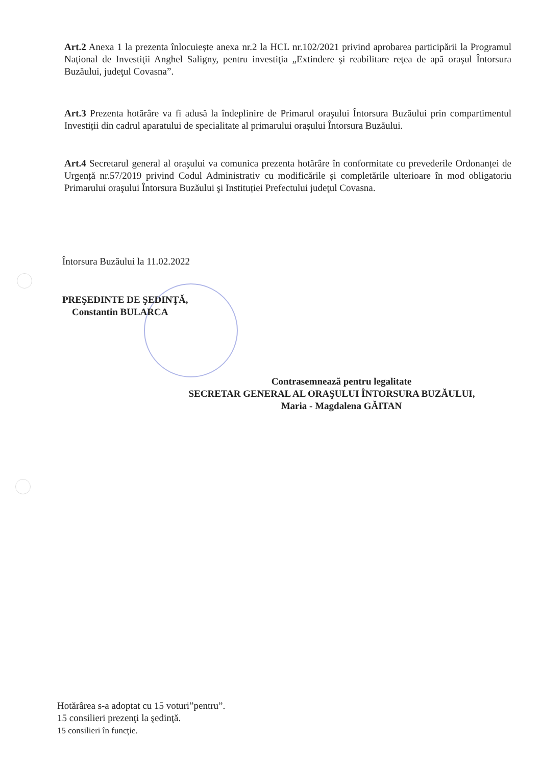Art.2 Anexa 1 la prezenta înlocuiește anexa nr.2 la HCL nr.102/2021 privind aprobarea participării la Programul Naţional de Investiţii Anghel Saligny, pentru investiţia „Extindere şi reabilitare reţea de apă oraşul Întorsura Buzăului, judeţul Covasna”.
Art.3 Prezenta hotărâre va fi adusă la îndeplinire de Primarul oraşului Întorsura Buzăului prin compartimentul Investiții din cadrul aparatului de specialitate al primarului orașului Întorsura Buzăului.
Art.4 Secretarul general al oraşului va comunica prezenta hotărâre în conformitate cu prevederile Ordonanței de Urgență nr.57/2019 privind Codul Administrativ cu modificările și completările ulterioare în mod obligatoriu Primarului oraşului Întorsura Buzăului şi Instituției Prefectului judeţul Covasna.
Întorsura Buzăului la 11.02.2022
PREŞEDINTE DE ŞEDINŢĂ,
Constantin BULARCA
Contrasemnează pentru legalitate
SECRETAR GENERAL AL ORAŞULUI ÎNTORSURA BUZĂULUI,
Maria - Magdalena GĂITAN
Hotărârea s-a adoptat cu 15 voturi”pentru”.
15 consilieri prezenţi la şedinţă.
15 consilieri în funcţie.